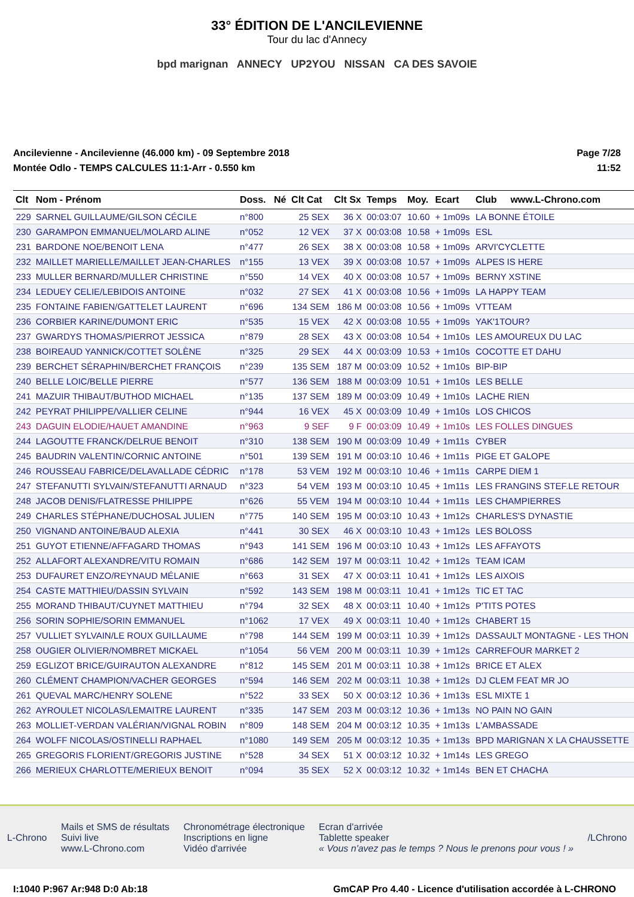33° ÉDITION DE L'ANCILEVIENNE
Tour du lac d'Annecy
bpd marignan ANNECY UP2YOU NISSAN CA DES SAVOIE
Ancilevienne - Ancilevienne (46.000 km) - 09 Septembre 2018
Montée Odlo - TEMPS CALCULES 11:1-Arr - 0.550 km
Page 7/28
11:52
| Clt | Nom - Prénom | Doss. | Né | Clt Cat | Clt Sx | Temps | Moy. | Ecart | Club | www.L-Chrono.com |
| --- | --- | --- | --- | --- | --- | --- | --- | --- | --- | --- |
| 229 | SARNEL GUILLAUME/GILSON CÉCILE | n°800 | | 25 SEX | 36 X | 00:03:07 | 10.60 | + 1m09s | LA BONNE ÉTOILE | |
| 230 | GARAMPON EMMANUEL/MOLARD ALINE | n°052 | | 12 VEX | 37 X | 00:03:08 | 10.58 | + 1m09s | ESL | |
| 231 | BARDONE NOE/BENOIT LENA | n°477 | | 26 SEX | 38 X | 00:03:08 | 10.58 | + 1m09s | ARVI'CYCLETTE | |
| 232 | MAILLET MARIELLE/MAILLET JEAN-CHARLES | n°155 | | 13 VEX | 39 X | 00:03:08 | 10.57 | + 1m09s | ALPES IS HERE | |
| 233 | MULLER BERNARD/MULLER CHRISTINE | n°550 | | 14 VEX | 40 X | 00:03:08 | 10.57 | + 1m09s | BERNY XSTINE | |
| 234 | LEDUEY CELIE/LEBIDOIS ANTOINE | n°032 | | 27 SEX | 41 X | 00:03:08 | 10.56 | + 1m09s | LA HAPPY TEAM | |
| 235 | FONTAINE FABIEN/GATTELET LAURENT | n°696 | | 134 SEM | 186 M | 00:03:08 | 10.56 | + 1m09s | VTTEAM | |
| 236 | CORBIER KARINE/DUMONT ERIC | n°535 | | 15 VEX | 42 X | 00:03:08 | 10.55 | + 1m09s | YAK'1TOUR? | |
| 237 | GWARDYS THOMAS/PIERROT JESSICA | n°879 | | 28 SEX | 43 X | 00:03:08 | 10.54 | + 1m10s | LES AMOUREUX DU LAC | |
| 238 | BOIREAUD YANNICK/COTTET SOLÈNE | n°325 | | 29 SEX | 44 X | 00:03:09 | 10.53 | + 1m10s | COCOTTE ET DAHU | |
| 239 | BERCHET SÉRAPHIN/BERCHET FRANÇOIS | n°239 | | 135 SEM | 187 M | 00:03:09 | 10.52 | + 1m10s | BIP-BIP | |
| 240 | BELLE LOIC/BELLE PIERRE | n°577 | | 136 SEM | 188 M | 00:03:09 | 10.51 | + 1m10s | LES BELLE | |
| 241 | MAZUIR THIBAUT/BUTHOD MICHAEL | n°135 | | 137 SEM | 189 M | 00:03:09 | 10.49 | + 1m10s | LACHE RIEN | |
| 242 | PEYRAT PHILIPPE/VALLIER CELINE | n°944 | | 16 VEX | 45 X | 00:03:09 | 10.49 | + 1m10s | LOS CHICOS | |
| 243 | DAGUIN ELODIE/HAUET AMANDINE | n°963 | | 9 SEF | 9 F | 00:03:09 | 10.49 | + 1m10s | LES FOLLES DINGUES | |
| 244 | LAGOUTTE FRANCK/DELRUE BENOIT | n°310 | | 138 SEM | 190 M | 00:03:09 | 10.49 | + 1m11s | CYBER | |
| 245 | BAUDRIN VALENTIN/CORNIC ANTOINE | n°501 | | 139 SEM | 191 M | 00:03:10 | 10.46 | + 1m11s | PIGE ET GALOPE | |
| 246 | ROUSSEAU FABRICE/DELAVALLADE CÉDRIC | n°178 | | 53 VEM | 192 M | 00:03:10 | 10.46 | + 1m11s | CARPE DIEM 1 | |
| 247 | STEFANUTTI SYLVAIN/STEFANUTTI ARNAUD | n°323 | | 54 VEM | 193 M | 00:03:10 | 10.45 | + 1m11s | LES FRANGINS STEF.LE RETOUR | |
| 248 | JACOB DENIS/FLATRESSE PHILIPPE | n°626 | | 55 VEM | 194 M | 00:03:10 | 10.44 | + 1m11s | LES CHAMPIERRES | |
| 249 | CHARLES STÉPHANE/DUCHOSAL JULIEN | n°775 | | 140 SEM | 195 M | 00:03:10 | 10.43 | + 1m12s | CHARLES'S DYNASTIE | |
| 250 | VIGNAND ANTOINE/BAUD ALEXIA | n°441 | | 30 SEX | 46 X | 00:03:10 | 10.43 | + 1m12s | LES BOLOSS | |
| 251 | GUYOT ETIENNE/AFFAGARD THOMAS | n°943 | | 141 SEM | 196 M | 00:03:10 | 10.43 | + 1m12s | LES AFFAYOTS | |
| 252 | ALLAFORT ALEXANDRE/VITU ROMAIN | n°686 | | 142 SEM | 197 M | 00:03:11 | 10.42 | + 1m12s | TEAM ICAM | |
| 253 | DUFAURET ENZO/REYNAUD MÉLANIE | n°663 | | 31 SEX | 47 X | 00:03:11 | 10.41 | + 1m12s | LES AIXOIS | |
| 254 | CASTE MATTHIEU/DASSIN SYLVAIN | n°592 | | 143 SEM | 198 M | 00:03:11 | 10.41 | + 1m12s | TIC ET TAC | |
| 255 | MORAND THIBAUT/CUYNET MATTHIEU | n°794 | | 32 SEX | 48 X | 00:03:11 | 10.40 | + 1m12s | P'TITS POTES | |
| 256 | SORIN SOPHIE/SORIN EMMANUEL | n°1062 | | 17 VEX | 49 X | 00:03:11 | 10.40 | + 1m12s | CHABERT 15 | |
| 257 | VULLIET SYLVAIN/LE ROUX GUILLAUME | n°798 | | 144 SEM | 199 M | 00:03:11 | 10.39 | + 1m12s | DASSAULT MONTAGNE - LES THON | |
| 258 | OUGIER OLIVIER/NOMBRET MICKAEL | n°1054 | | 56 VEM | 200 M | 00:03:11 | 10.39 | + 1m12s | CARREFOUR MARKET 2 | |
| 259 | EGLIZOT BRICE/GUIRAUTON ALEXANDRE | n°812 | | 145 SEM | 201 M | 00:03:11 | 10.38 | + 1m12s | BRICE ET ALEX | |
| 260 | CLÉMENT CHAMPION/VACHER GEORGES | n°594 | | 146 SEM | 202 M | 00:03:11 | 10.38 | + 1m12s | DJ CLEM FEAT MR JO | |
| 261 | QUEVAL MARC/HENRY SOLENE | n°522 | | 33 SEX | 50 X | 00:03:12 | 10.36 | + 1m13s | ESL MIXTE 1 | |
| 262 | AYROULET NICOLAS/LEMAITRE LAURENT | n°335 | | 147 SEM | 203 M | 00:03:12 | 10.36 | + 1m13s | NO PAIN NO GAIN | |
| 263 | MOLLIET-VERDAN VALÉRIAN/VIGNAL ROBIN | n°809 | | 148 SEM | 204 M | 00:03:12 | 10.35 | + 1m13s | L'AMBASSADE | |
| 264 | WOLFF NICOLAS/OSTINELLI RAPHAEL | n°1080 | | 149 SEM | 205 M | 00:03:12 | 10.35 | + 1m13s | BPD MARIGNAN X LA CHAUSSETTE | |
| 265 | GREGORIS FLORIENT/GREGORIS JUSTINE | n°528 | | 34 SEX | 51 X | 00:03:12 | 10.32 | + 1m14s | LES GREGO | |
| 266 | MERIEUX CHARLOTTE/MERIEUX BENOIT | n°094 | | 35 SEX | 52 X | 00:03:12 | 10.32 | + 1m14s | BEN ET CHACHA | |
L-Chrono
Mails et SMS de résultats
Suivi live
www.L-Chrono.com
Chronométrage électronique
Inscriptions en ligne
Vidéo d'arrivée
Ecran d'arrivée
Tablette speaker
« Vous n'avez pas le temps ? Nous le prenons pour vous ! »
/LChrono
I:1040 P:967 Ar:948 D:0 Ab:18 GmCAP Pro 4.40 - Licence d'utilisation accordée à L-CHRONO